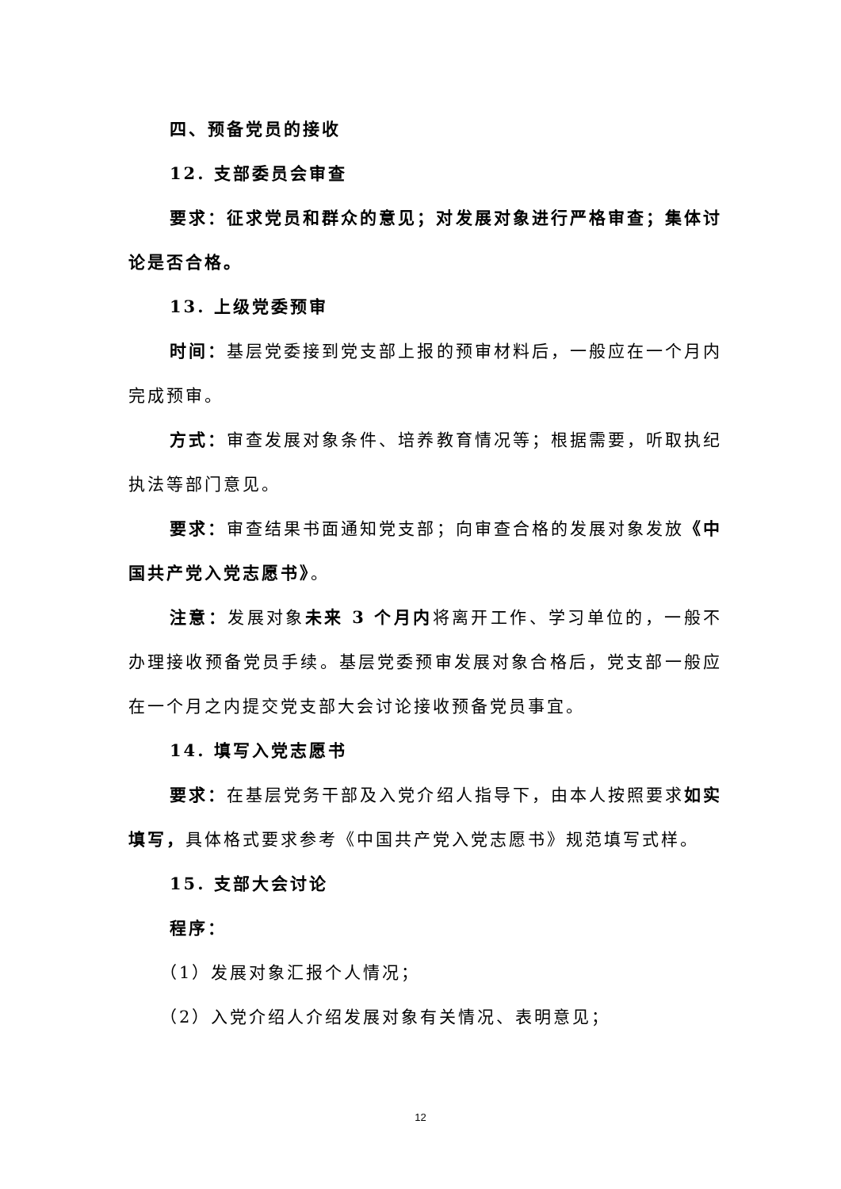四、预备党员的接收
12. 支部委员会审查
要求：征求党员和群众的意见；对发展对象进行严格审查；集体讨论是否合格。
13. 上级党委预审
时间：基层党委接到党支部上报的预审材料后，一般应在一个月内完成预审。
方式：审查发展对象条件、培养教育情况等；根据需要，听取执纪执法等部门意见。
要求：审查结果书面通知党支部；向审查合格的发展对象发放《中国共产党入党志愿书》。
注意：发展对象未来 3 个月内将离开工作、学习单位的，一般不办理接收预备党员手续。基层党委预审发展对象合格后，党支部一般应在一个月之内提交党支部大会讨论接收预备党员事宜。
14. 填写入党志愿书
要求：在基层党务干部及入党介绍人指导下，由本人按照要求如实填写，具体格式要求参考《中国共产党入党志愿书》规范填写式样。
15. 支部大会讨论
程序：
（1）发展对象汇报个人情况；
（2）入党介绍人介绍发展对象有关情况、表明意见；
12